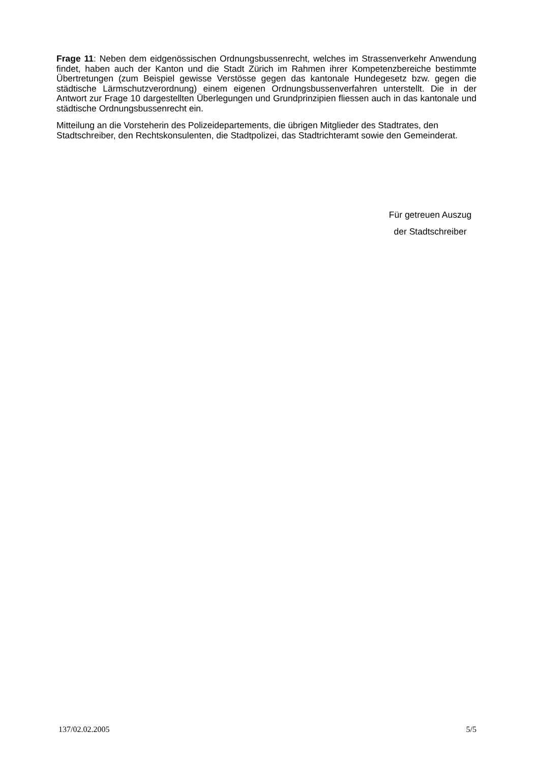Frage 11: Neben dem eidgenössischen Ordnungsbussenrecht, welches im Strassenverkehr Anwendung findet, haben auch der Kanton und die Stadt Zürich im Rahmen ihrer Kompetenzbereiche bestimmte Übertretungen (zum Beispiel gewisse Verstösse gegen das kantonale Hundegesetz bzw. gegen die städtische Lärmschutzverordnung) einem eigenen Ordnungsbussenverfahren unterstellt. Die in der Antwort zur Frage 10 dargestellten Überlegungen und Grundprinzipien fliessen auch in das kantonale und städtische Ordnungsbussenrecht ein.
Mitteilung an die Vorsteherin des Polizeidepartements, die übrigen Mitglieder des Stadtrates, den Stadtschreiber, den Rechtskonsulenten, die Stadtpolizei, das Stadtrichteramt sowie den Gemeinderat.
Für getreuen Auszug
der Stadtschreiber
137/02.02.2005 5/5